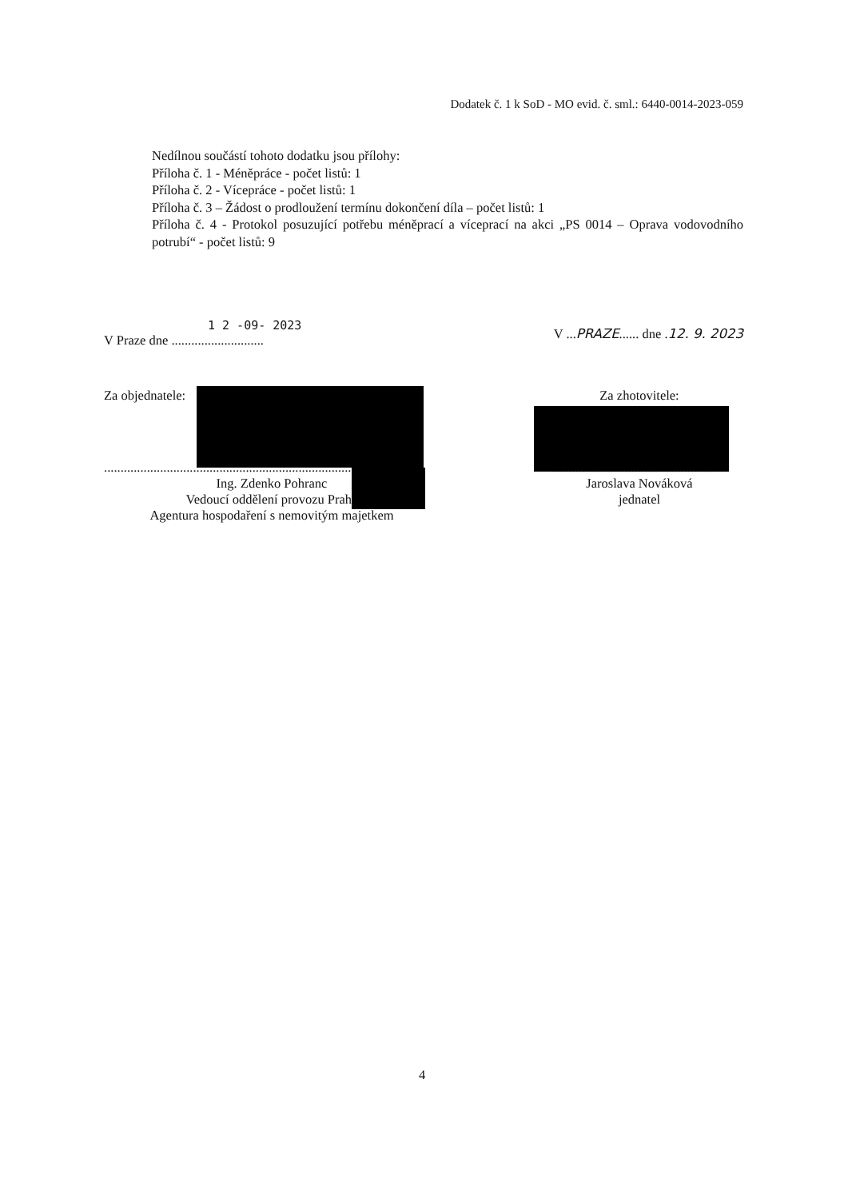Dodatek č. 1 k SoD - MO evid. č. sml.: 6440-0014-2023-059
Nedílnou součástí tohoto dodatku jsou přílohy:
Příloha č. 1 - Méněpráce - počet listů: 1
Příloha č. 2 - Vícepráce - počet listů: 1
Příloha č. 3 – Žádost o prodloužení termínu dokončení díla – počet listů: 1
Příloha č. 4 - Protokol posuzující potřebu méněprací a víceprací na akci „PS 0014 – Oprava vodovodního potrubí“ - počet listů: 9
1 2 -09- 2023
V Praze dne ............................
V ...PRAZE...... dne .12. 9. 2023
Za objednatele:
..........................................................................................
Ing. Zdenko Pohranc
Vedoucí oddělení provozu Praha
Agentura hospodaření s nemovitým majetkem
Za zhotovitele:
.....................................................
Jaroslava Nováková
jednatel
4